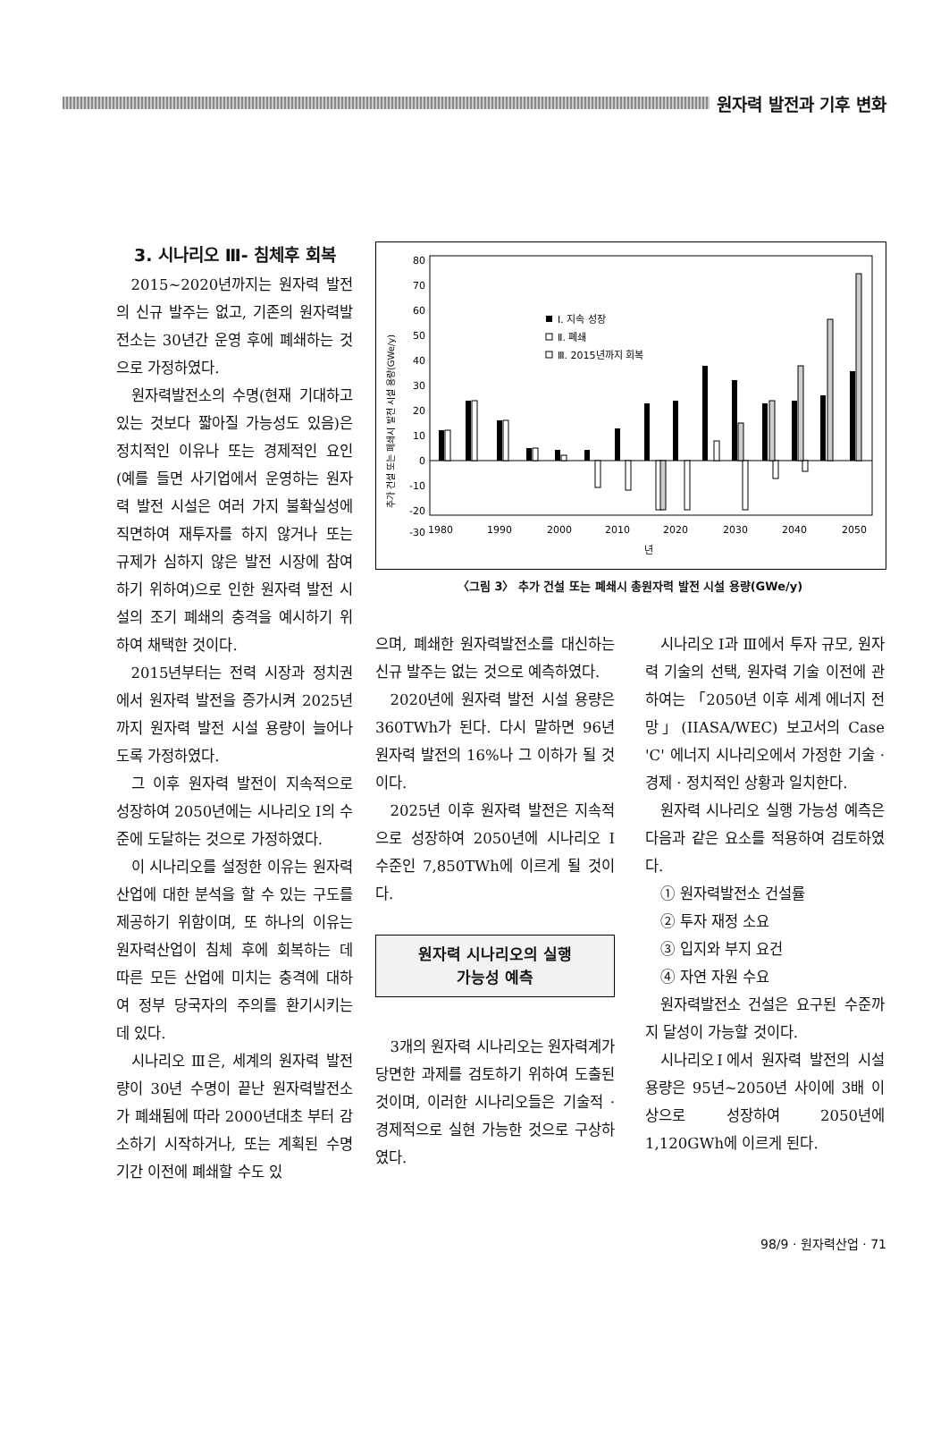원자력 발전과 기후 변화
3. 시나리오 Ⅲ- 침체후 회복
2015~2020년까지는 원자력 발전의 신규 발주는 없고, 기존의 원자력발전소는 30년간 운영 후에 폐쇄하는 것으로 가정하였다.
원자력발전소의 수명(현재 기대하고 있는 것보다 짧아질 가능성도 있음)은 정치적인 이유나 또는 경제적인 요인(예를 들면 사기업에서 운영하는 원자력 발전 시설은 여러 가지 불확실성에 직면하여 재투자를 하지 않거나 또는 규제가 심하지 않은 발전 시장에 참여하기 위하여)으로 인한 원자력 발전 시설의 조기 폐쇄의 충격을 예시하기 위하여 채택한 것이다.
2015년부터는 전력 시장과 정치권에서 원자력 발전을 증가시켜 2025년까지 원자력 발전 시설 용량이 늘어나도록 가정하였다.
그 이후 원자력 발전이 지속적으로 성장하여 2050년에는 시나리오 Ⅰ의 수준에 도달하는 것으로 가정하였다.
이 시나리오를 설정한 이유는 원자력산업에 대한 분석을 할 수 있는 구도를 제공하기 위함이며, 또 하나의 이유는 원자력산업이 침체 후에 회복하는 데 따른 모든 산업에 미치는 충격에 대하여 정부 당국자의 주의를 환기시키는 데 있다.
시나리오 Ⅲ은, 세계의 원자력 발전량이 30년 수명이 끝난 원자력발전소가 폐쇄됨에 따라 2000년대초 부터 감소하기 시작하거나, 또는 계획된 수명 기간 이전에 폐쇄할 수도 있
추가 건설 또는 폐쇄시 발전 시설 용량(GWe/y)
80
70
60
50
40
30
20
10
0
-10
-20
-30
Ⅰ. 지속 성장
Ⅱ. 폐쇄
Ⅲ. 2015년까지 회복
1980
1990
2000
2010
2020
2030
2040
2050
년
〈그림 3〉 추가 건설 또는 폐쇄시 총원자력 발전 시설 용량(GWe/y)
으며, 폐쇄한 원자력발전소를 대신하는 신규 발주는 없는 것으로 예측하였다.
2020년에 원자력 발전 시설 용량은 360TWh가 된다. 다시 말하면 96년 원자력 발전의 16%나 그 이하가 될 것이다.
2025년 이후 원자력 발전은 지속적으로 성장하여 2050년에 시나리오 Ⅰ 수준인 7,850TWh에 이르게 될 것이다.
원자력 시나리오의 실행
가능성 예측
3개의 원자력 시나리오는 원자력계가 당면한 과제를 검토하기 위하여 도출된 것이며, 이러한 시나리오들은 기술적 · 경제적으로 실현 가능한 것으로 구상하였다.
시나리오 Ⅰ과 Ⅲ에서 투자 규모, 원자력 기술의 선택, 원자력 기술 이전에 관하여는 「2050년 이후 세계 에너지 전망」(IIASA/WEC) 보고서의 Case 'C' 에너지 시나리오에서 가정한 기술 · 경제 · 정치적인 상황과 일치한다.
원자력 시나리오 실행 가능성 예측은 다음과 같은 요소를 적용하여 검토하였다.
① 원자력발전소 건설률
② 투자 재정 소요
③ 입지와 부지 요건
④ 자연 자원 수요
원자력발전소 건설은 요구된 수준까지 달성이 가능할 것이다.
시나리오Ⅰ에서 원자력 발전의 시설 용량은 95년~2050년 사이에 3배 이상으로 성장하여 2050년에 1,120GWh에 이르게 된다.
98/9 · 원자력산업 · 71